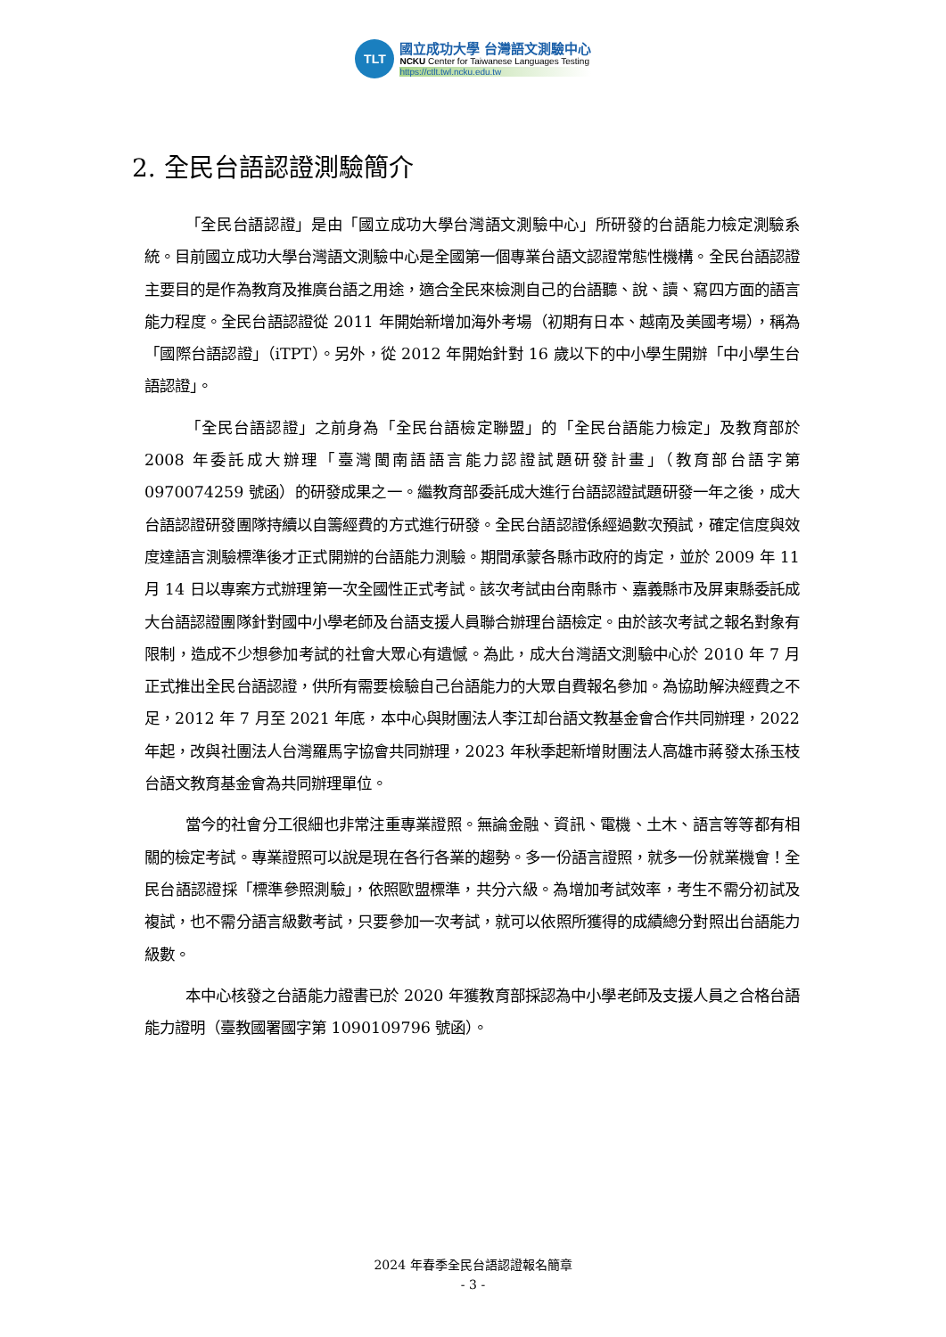TLT
國立成功大學 台灣語文測驗中心
NCKU Center for Taiwanese Languages Testing
https://ctlt.twl.ncku.edu.tw
2. 全民台語認證測驗簡介
「全民台語認證」是由「國立成功大學台灣語文測驗中心」所研發的台語能力檢定測驗系統。目前國立成功大學台灣語文測驗中心是全國第一個專業台語文認證常態性機構。全民台語認證主要目的是作為教育及推廣台語之用途，適合全民來檢測自己的台語聽、說、讀、寫四方面的語言能力程度。全民台語認證從 2011 年開始新增加海外考場（初期有日本、越南及美國考場），稱為「國際台語認證」（iTPT）。另外，從 2012 年開始針對 16 歲以下的中小學生開辦「中小學生台語認證」。
「全民台語認證」之前身為「全民台語檢定聯盟」的「全民台語能力檢定」及教育部於 2008 年委託成大辦理「臺灣閩南語語言能力認證試題研發計畫」（教育部台語字第 0970074259 號函）的研發成果之一。繼教育部委託成大進行台語認證試題研發一年之後，成大台語認證研發團隊持續以自籌經費的方式進行研發。全民台語認證係經過數次預試，確定信度與效度達語言測驗標準後才正式開辦的台語能力測驗。期間承蒙各縣市政府的肯定，並於 2009 年 11 月 14 日以專案方式辦理第一次全國性正式考試。該次考試由台南縣市、嘉義縣市及屏東縣委託成大台語認證團隊針對國中小學老師及台語支援人員聯合辦理台語檢定。由於該次考試之報名對象有限制，造成不少想參加考試的社會大眾心有遺憾。為此，成大台灣語文測驗中心於 2010 年 7 月正式推出全民台語認證，供所有需要檢驗自己台語能力的大眾自費報名參加。為協助解決經費之不足，2012 年 7 月至 2021 年底，本中心與財團法人李江却台語文教基金會合作共同辦理，2022 年起，改與社團法人台灣羅馬字協會共同辦理，2023 年秋季起新增財團法人高雄市蔣發太孫玉枝台語文教育基金會為共同辦理單位。
當今的社會分工很細也非常注重專業證照。無論金融、資訊、電機、土木、語言等等都有相關的檢定考試。專業證照可以說是現在各行各業的趨勢。多一份語言證照，就多一份就業機會！全民台語認證採「標準參照測驗」，依照歐盟標準，共分六級。為增加考試效率，考生不需分初試及複試，也不需分語言級數考試，只要參加一次考試，就可以依照所獲得的成績總分對照出台語能力級數。
本中心核發之台語能力證書已於 2020 年獲教育部採認為中小學老師及支援人員之合格台語能力證明（臺教國署國字第 1090109796 號函）。
2024 年春季全民台語認證報名簡章
- 3 -